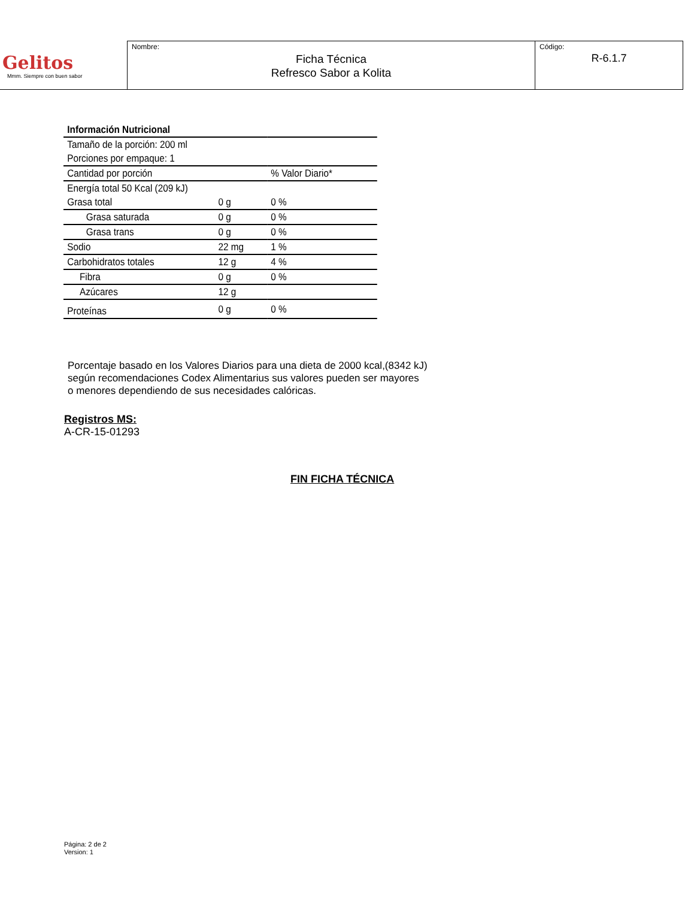| Gelitos Mmm. Siempre con buen sabor | Nombre: Ficha Técnica Refresco Sabor a Kolita | Código: R-6.1.7 |
| Información Nutricional | | |
| Tamaño de la porción: 200 ml | | |
| Porciones por empaque: 1 | | |
| Cantidad por porción | | % Valor Diario* |
| Energía total 50 Kcal (209 kJ) | | |
| Grasa total | 0 g | 0 % |
| Grasa saturada | 0 g | 0 % |
| Grasa trans | 0 g | 0 % |
| Sodio | 22 mg | 1 % |
| Carbohidratos totales | 12 g | 4 % |
| Fibra | 0 g | 0 % |
| Azúcares | 12 g | |
| Proteínas | 0 g | 0 % |
Porcentaje basado en los Valores Diarios para una dieta de 2000 kcal,(8342 kJ)
según recomendaciones Codex Alimentarius sus valores pueden ser mayores
o menores dependiendo de sus necesidades calóricas.
Registros MS:
A-CR-15-01293
FIN FICHA TÉCNICA
Página: 2 de 2
Version: 1